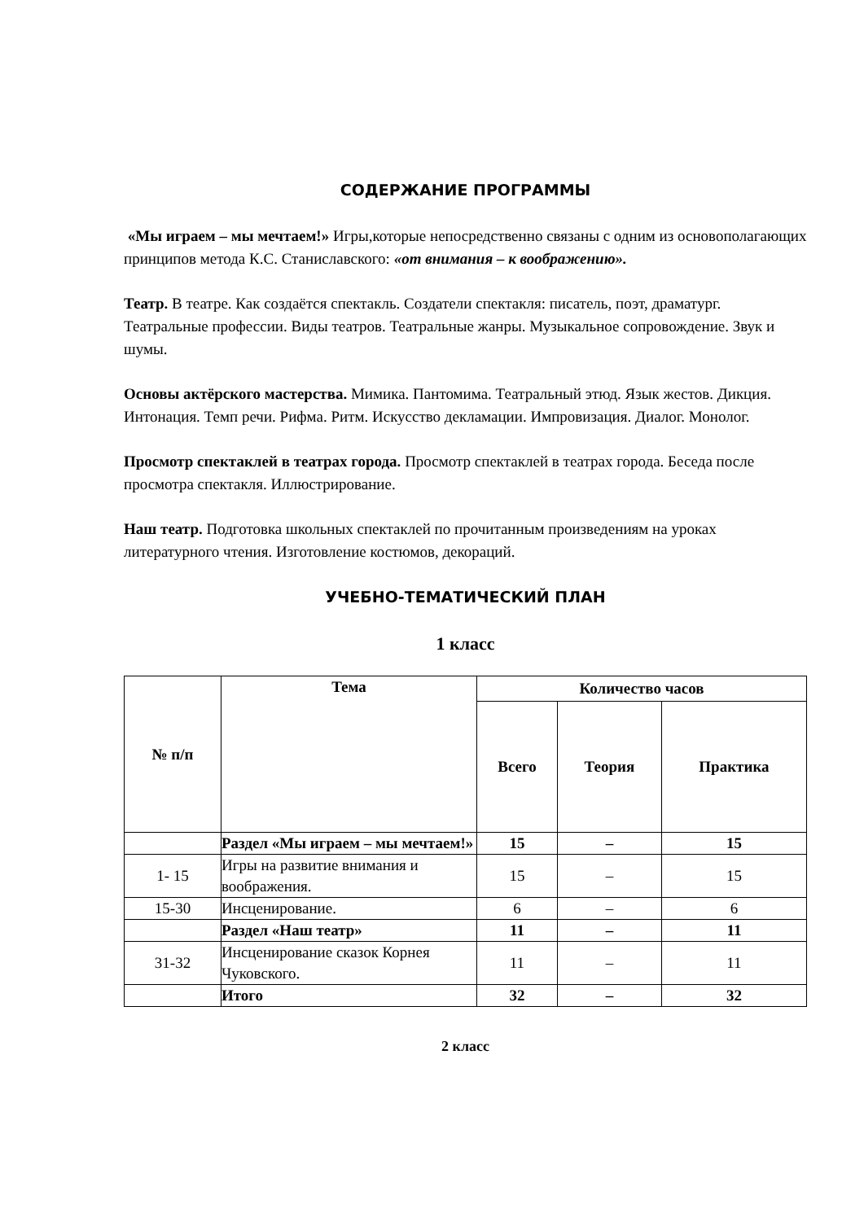СОДЕРЖАНИЕ ПРОГРАММЫ
«Мы играем – мы мечтаем!» Игры,которые непосредственно связаны с одним из основополагающих принципов метода К.С. Станиславского: «от внимания – к воображению».
Театр. В театре. Как создаётся спектакль. Создатели спектакля: писатель, поэт, драматург. Театральные профессии. Виды театров. Театральные жанры. Музыкальное сопровождение. Звук и шумы.
Основы актёрского мастерства. Мимика. Пантомима. Театральный этюд. Язык жестов. Дикция. Интонация. Темп речи. Рифма. Ритм. Искусство декламации. Импровизация. Диалог. Монолог.
Просмотр спектаклей в театрах города. Просмотр спектаклей в театрах города. Беседа после просмотра спектакля. Иллюстрирование.
Наш театр. Подготовка школьных спектаклей по прочитанным произведениям на уроках литературного чтения. Изготовление костюмов, декораций.
УЧЕБНО-ТЕМАТИЧЕСКИЙ ПЛАН
1 класс
| № п/п | Тема | Количество часов | | |
| --- | --- | --- | --- | --- |
| | | Всего | Теория | Практика |
| | Раздел «Мы играем – мы мечтаем!» | 15 | – | 15 |
| 1- 15 | Игры на развитие внимания и воображения. | 15 | – | 15 |
| 15-30 | Инсценирование. | 6 | – | 6 |
| | Раздел «Наш театр» | 11 | – | 11 |
| 31-32 | Инсценирование сказок Корнея Чуковского. | 11 | – | 11 |
| | Итого | 32 | – | 32 |
2 класс